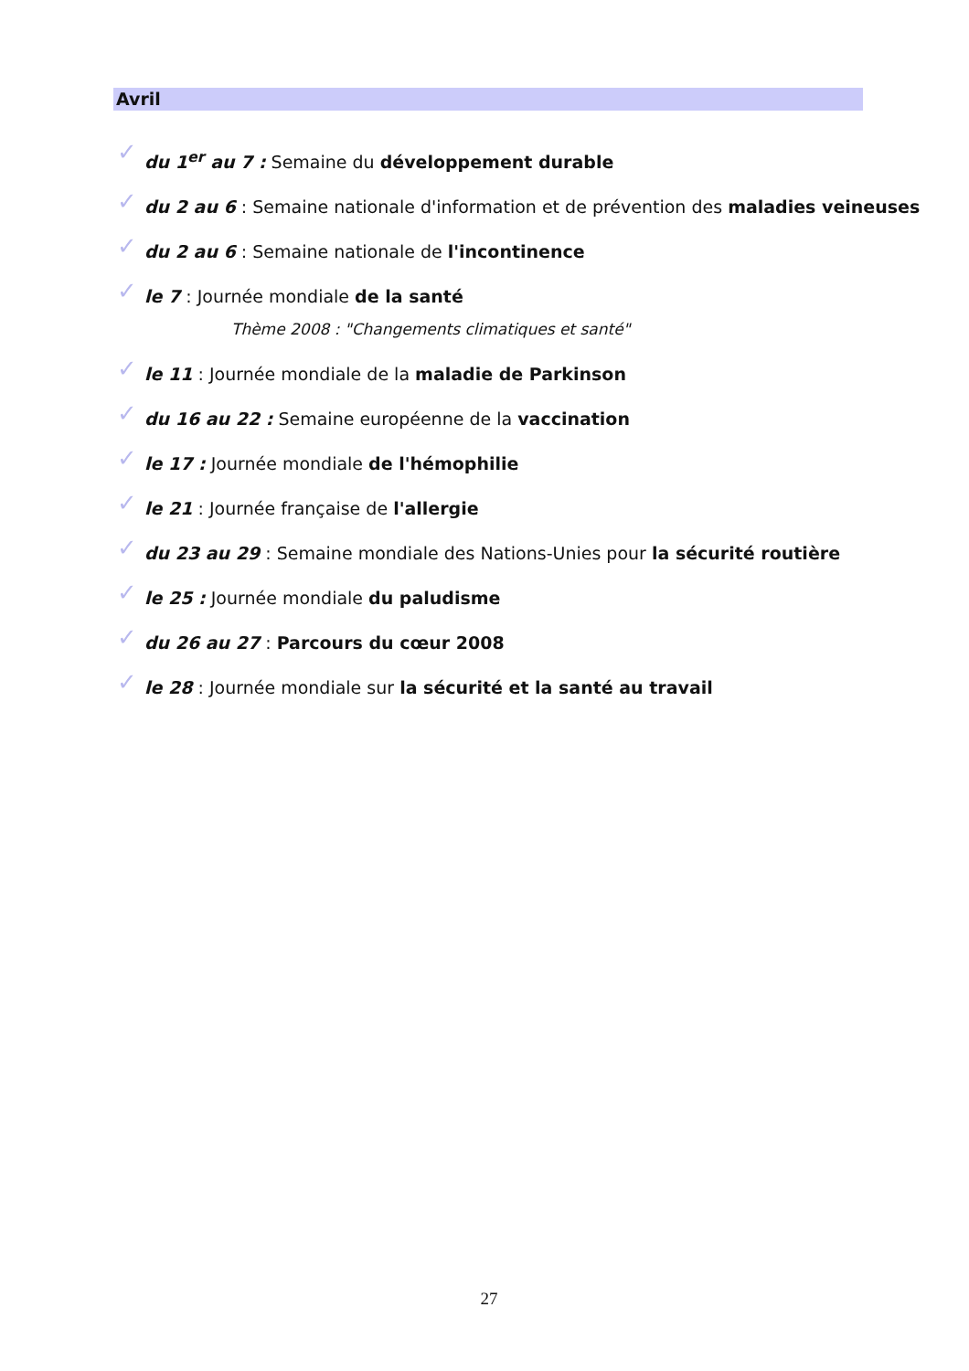Avril
✓ du 1<sup>er</sup> au 7 : Semaine du développement durable
✓ du 2 au 6 : Semaine nationale d'information et de prévention des maladies veineuses
✓ du 2 au 6 : Semaine nationale de l'incontinence
✓ le 7 : Journée mondiale de la santé
Thème 2008 : "Changements climatiques et santé"
✓ le 11 : Journée mondiale de la maladie de Parkinson
✓ du 16 au 22 : Semaine européenne de la vaccination
✓ le 17 : Journée mondiale de l'hémophilie
✓ le 21 : Journée française de l'allergie
✓ du 23 au 29 : Semaine mondiale des Nations-Unies pour la sécurité routière
✓ le 25 : Journée mondiale du paludisme
✓ du 26 au 27 : Parcours du cœur 2008
✓ le 28 : Journée mondiale sur la sécurité et la santé au travail
27